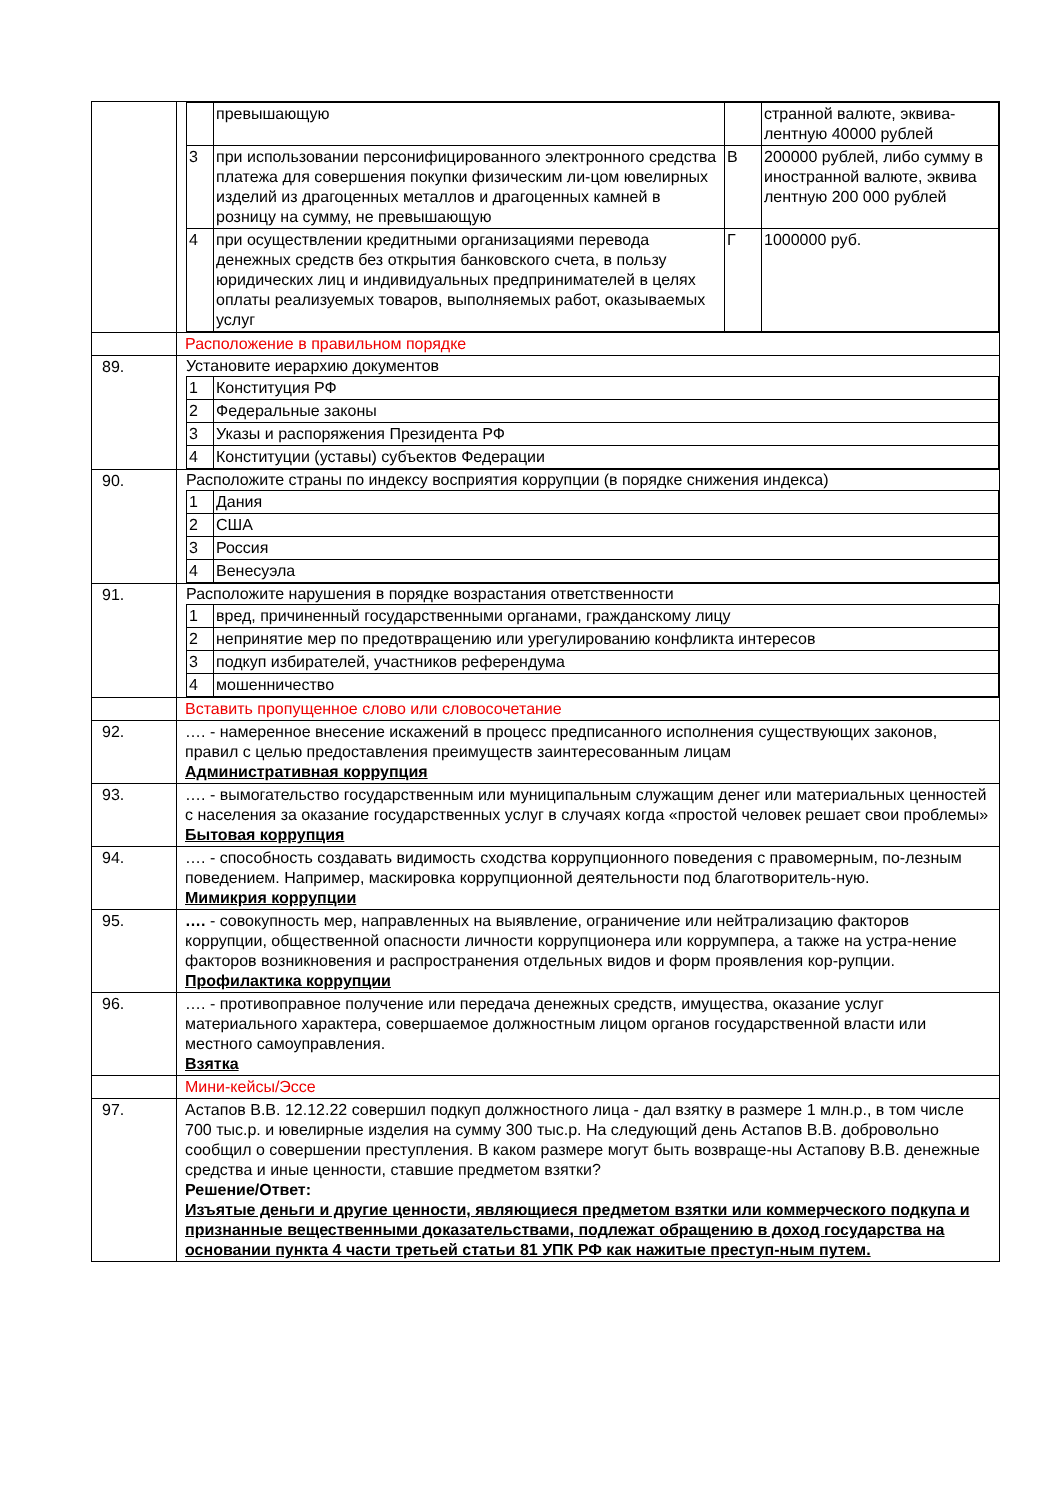| | / / превышающую / / странной валюте, эквива-лентную 40000 рублей / / 3 / при использовании персонифицированного электронного средства платежа для совершения покупки физическим ли-цом ювелирных изделий из драгоценных металлов и драгоценных камней в розницу на сумму, не превышающую / В / 200000 рублей, либо сумму в иностранной валюте, эквива лентную 200 000 рублей / / 4 / при осуществлении кредитными организациями перевода денежных средств без открытия банковского счета, в пользу юридических лиц и индивидуальных предпринимателей в целях оплаты реализуемых товаров, выполняемых работ, оказываемых услуг / Г / 1000000 руб. / |
| | Расположение в правильном порядке |
| 89. | Установите иерархию документов / 1 / Конституция РФ / / 2 / Федеральные законы / / 3 / Указы и распоряжения Президента РФ / / 4 / Конституции (уставы) субъектов Федерации / |
| 90. | Расположите страны по индексу восприятия коррупции (в порядке снижения индекса) / 1 / Дания / / 2 / США / / 3 / Россия / / 4 / Венесуэла / |
| 91. | Расположите нарушения в порядке возрастания ответственности / 1 / вред, причиненный государственными органами, гражданскому лицу / / 2 / непринятие мер по предотвращению или урегулированию конфликта интересов / / 3 / подкуп избирателей, участников референдума / / 4 / мошенничество / |
| | Вставить пропущенное слово или словосочетание |
| 92. | …. - намеренное внесение искажений в процесс предписанного исполнения существующих законов, правил с целью предоставления преимуществ заинтересованным лицам Административная коррупция |
| 93. | …. - вымогательство государственным или муниципальным служащим денег или материальных ценностей с населения за оказание государственных услуг в случаях когда «простой человек решает свои проблемы» Бытовая коррупция |
| 94. | …. - способность создавать видимость сходства коррупционного поведения с правомерным, по-лезным поведением. Например, маскировка коррупционной деятельности под благотворитель-ную. Мимикрия коррупции |
| 95. | …. - совокупность мер, направленных на выявление, ограничение или нейтрализацию факторов коррупции, общественной опасности личности коррупционера или коррумпера, а также на устра-нение факторов возникновения и распространения отдельных видов и форм проявления кор-рупции. Профилактика коррупции |
| 96. | …. - противоправное получение или передача денежных средств, имущества, оказание услуг материального характера, совершаемое должностным лицом органов государственной власти или местного самоуправления. Взятка |
| | Мини-кейсы/Эссе |
| 97. | Астапов В.В. 12.12.22 совершил подкуп должностного лица - дал взятку в размере 1 млн.р., в том числе 700 тыс.р. и ювелирные изделия на сумму 300 тыс.р. На следующий день Астапов В.В. добровольно сообщил о совершении преступления. В каком размере могут быть возвраще-ны Астапову В.В. денежные средства и иные ценности, ставшие предметом взятки? Решение/Ответ: Изъятые деньги и другие ценности, являющиеся предметом взятки или коммерческого подкупа и признанные вещественными доказательствами, подлежат обращению в доход государства на основании пункта 4 части третьей статьи 81 УПК РФ как нажитые преступ-ным путем. |